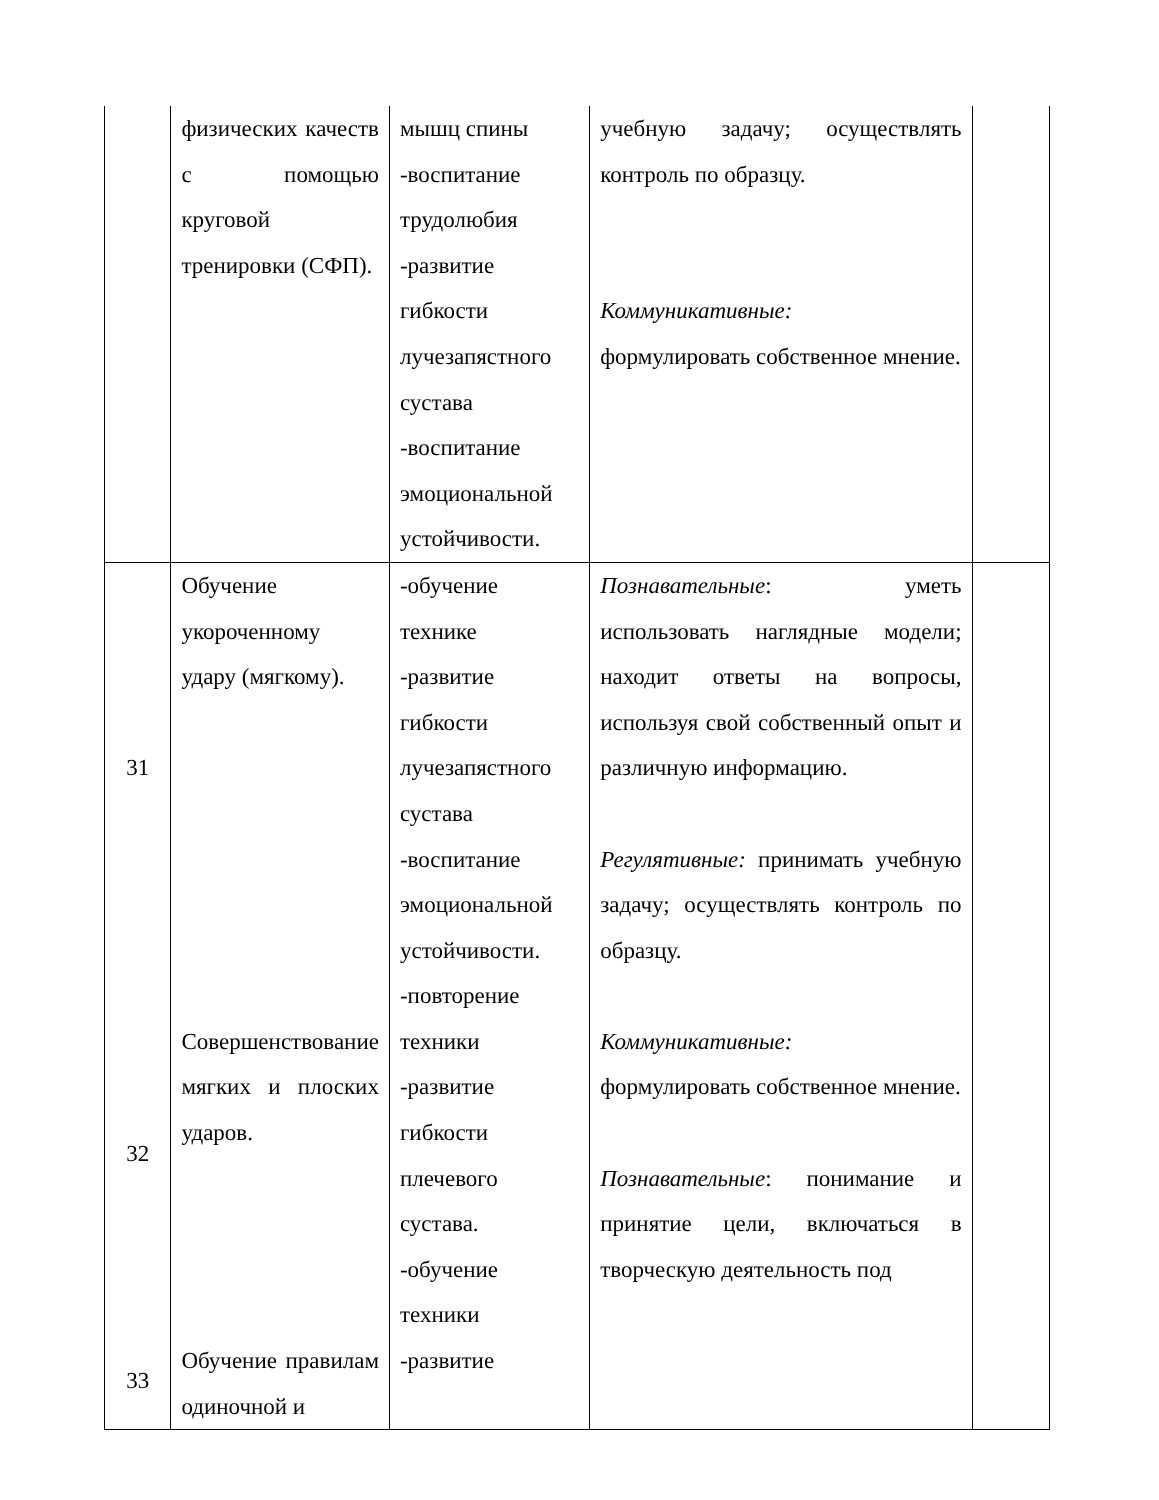| | физических качеств с помощью круговой тренировки (СФП). | мышц спины -воспитание трудолюбия -развитие гибкости лучезапястного сустава -воспитание эмоциональной устойчивости. | учебную задачу; осуществлять контроль по образцу. Коммуникативные: формулировать собственное мнение. | |
| 31 32 33 | Обучение укороченному удару (мягкому). Совершенствование мягких и плоских ударов. Обучение правилам одиночной и | -обучение технике -развитие гибкости лучезапястного сустава -воспитание эмоциональной устойчивости. -повторение техники -развитие гибкости плечевого сустава. -обучение техники -развитие | Познавательные : уметь использовать наглядные модели; находит ответы на вопросы, используя свой собственный опыт и различную информацию. Регулятивные: принимать учебную задачу; осуществлять контроль по образцу. Коммуникативные: формулировать собственное мнение. Познавательные : понимание и принятие цели, включаться в творческую деятельность под | |